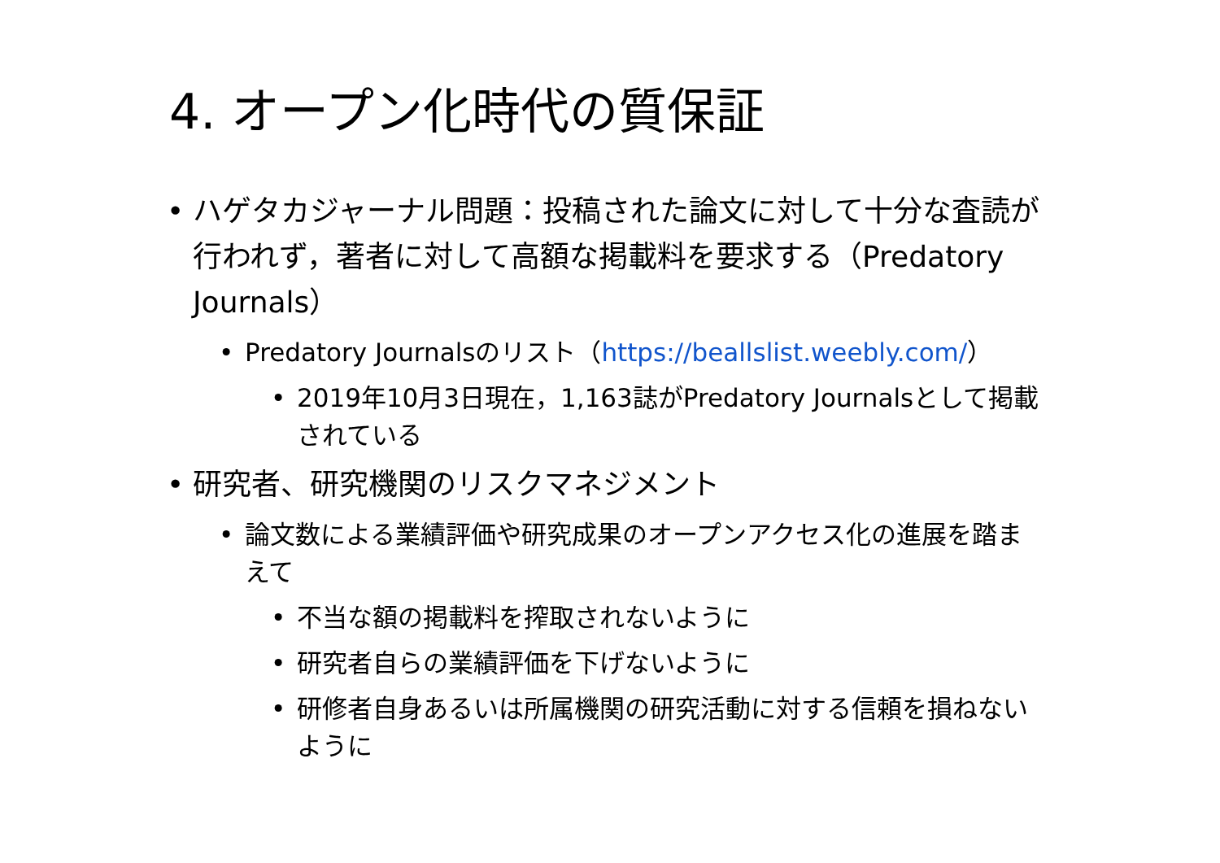4. オープン化時代の質保証
• ハゲタカジャーナル問題：投稿された論文に対して十分な査読が行われず，著者に対して高額な掲載料を要求する（Predatory Journals）
• Predatory Journalsのリスト（https://beallslist.weebly.com/）
• 2019年10月3日現在，1,163誌がPredatory Journalsとして掲載されている
• 研究者、研究機関のリスクマネジメント
• 論文数による業績評価や研究成果のオープンアクセス化の進展を踏まえて
• 不当な額の掲載料を搾取されないように
• 研究者自らの業績評価を下げないように
• 研修者自身あるいは所属機関の研究活動に対する信頼を損ねないように